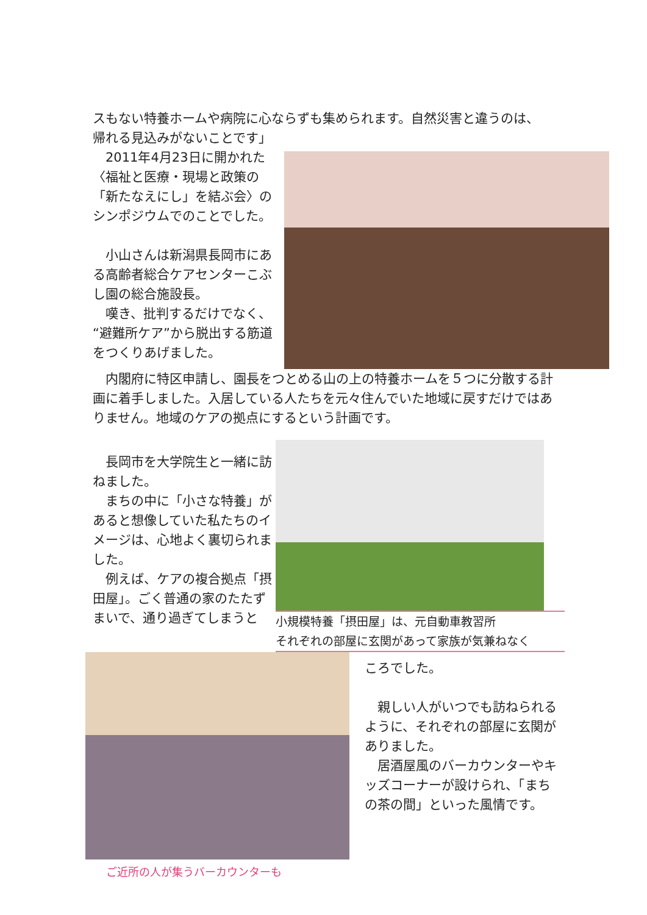スもない特養ホームや病院に心ならずも集められます。自然災害と違うのは、
帰れる見込みがないことです」
　2011年4月23日に開かれた〈福祉と医療・現場と政策の「新たなえにし」を結ぶ会〉のシンポジウムでのことでした。
　小山さんは新潟県長岡市にある高齢者総合ケアセンターこぶし園の総合施設長。
　嘆き、批判するだけでなく、“避難所ケア”から脱出する筋道をつくりあげました。
　内閣府に特区申請し、園長をつとめる山の上の特養ホームを５つに分散する計画に着手しました。入居している人たちを元々住んでいた地域に戻すだけではありません。地域のケアの拠点にするという計画です。
　長岡市を大学院生と一緒に訪ねました。
　まちの中に「小さな特養」があると想像していた私たちのイメージは、心地よく裏切られました。
　例えば、ケアの複合拠点「摂田屋」。ごく普通の家のたたずまいで、通り過ぎてしまうと
小規模特養「摂田屋」は、元自動車教習所
それぞれの部屋に玄関があって家族が気兼ねなく
ご近所の人が集うバーカウンターも
ころでした。
　親しい人がいつでも訪ねられるように、それぞれの部屋に玄関がありました。
　居酒屋風のバーカウンターやキッズコーナーが設けられ、「まちの茶の間」といった風情です。